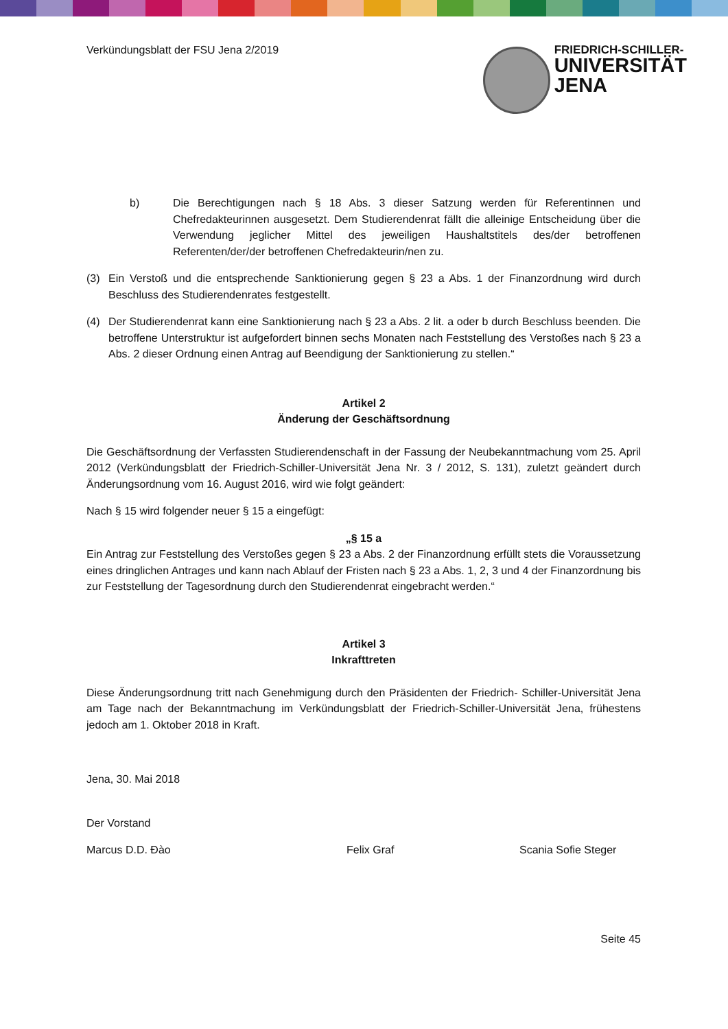Verkündungsblatt der FSU Jena 2/2019
FRIEDRICH-SCHILLER-
UNIVERSITÄT
JENA
b) Die Berechtigungen nach § 18 Abs. 3 dieser Satzung werden für Referentinnen und Chefredakteurinnen ausgesetzt. Dem Studierendenrat fällt die alleinige Entscheidung über die Verwendung jeglicher Mittel des jeweiligen Haushaltstitels des/der betroffenen Referenten/der/der betroffenen Chefredakteurin/nen zu.
(3) Ein Verstoß und die entsprechende Sanktionierung gegen § 23 a Abs. 1 der Finanzordnung wird durch Beschluss des Studierendenrates festgestellt.
(4) Der Studierendenrat kann eine Sanktionierung nach § 23 a Abs. 2 lit. a oder b durch Beschluss beenden. Die betroffene Unterstruktur ist aufgefordert binnen sechs Monaten nach Feststellung des Verstoßes nach § 23 a Abs. 2 dieser Ordnung einen Antrag auf Beendigung der Sanktionierung zu stellen.“
Artikel 2
Änderung der Geschäftsordnung
Die Geschäftsordnung der Verfassten Studierendenschaft in der Fassung der Neubekanntmachung vom 25. April 2012 (Verkündungsblatt der Friedrich-Schiller-Universität Jena Nr. 3 / 2012, S. 131), zuletzt geändert durch Änderungsordnung vom 16. August 2016, wird wie folgt geändert:
Nach § 15 wird folgender neuer § 15 a eingefügt:
„§ 15 a
Ein Antrag zur Feststellung des Verstoßes gegen § 23 a Abs. 2 der Finanzordnung erfüllt stets die Voraussetzung eines dringlichen Antrages und kann nach Ablauf der Fristen nach § 23 a Abs. 1, 2, 3 und 4 der Finanzordnung bis zur Feststellung der Tagesordnung durch den Studierendenrat eingebracht werden.“
Artikel 3
Inkrafttreten
Diese Änderungsordnung tritt nach Genehmigung durch den Präsidenten der Friedrich- Schiller-Universität Jena am Tage nach der Bekanntmachung im Verkündungsblatt der Friedrich-Schiller-Universität Jena, frühestens jedoch am 1. Oktober 2018 in Kraft.
Jena, 30. Mai 2018
Der Vorstand
Marcus D.D. Đào Felix Graf Scania Sofie Steger
Seite 45